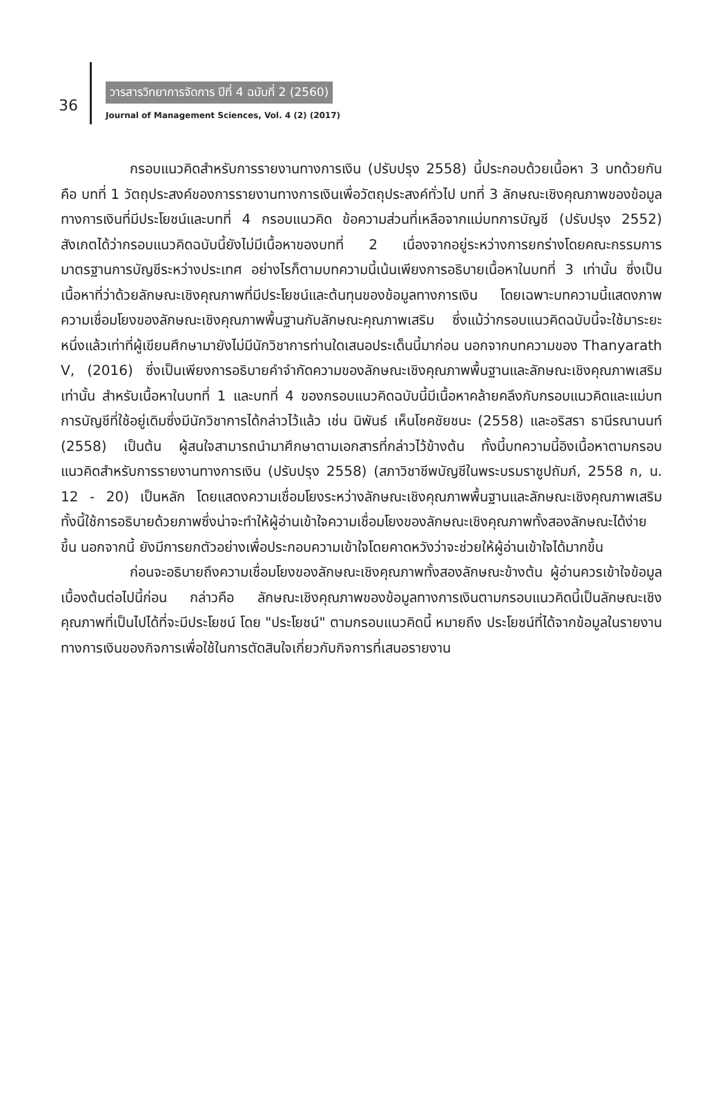36
วารสารวิทยาการจัดการ ปีที่ 4 ฉบับที่ 2 (2560)
Journal of Management Sciences, Vol. 4 (2) (2017)
กรอบแนวคิดสำหรับการรายงานทางการเงิน (ปรับปรุง 2558) นี้ประกอบด้วยเนื้อหา 3 บทด้วยกัน คือ บทที่ 1 วัตถุประสงค์ของการรายงานทางการเงินเพื่อวัตถุประสงค์ทั่วไป บทที่ 3 ลักษณะเชิงคุณภาพของข้อมูลทางการเงินที่มีประโยชน์และบทที่ 4 กรอบแนวคิด ข้อความส่วนที่เหลือจากแม่บทการบัญชี (ปรับปรุง 2552) สังเกตได้ว่ากรอบแนวคิดฉบับนี้ยังไม่มีเนื้อหาของบทที่ 2 เนื่องจากอยู่ระหว่างการยกร่างโดยคณะกรรมการมาตรฐานการบัญชีระหว่างประเทศ อย่างไรก็ตามบทความนี้เน้นเพียงการอธิบายเนื้อหาในบทที่ 3 เท่านั้น ซึ่งเป็นเนื้อหาที่ว่าด้วยลักษณะเชิงคุณภาพที่มีประโยชน์และต้นทุนของข้อมูลทางการเงิน โดยเฉพาะบทความนี้แสดงภาพความเชื่อมโยงของลักษณะเชิงคุณภาพพื้นฐานกับลักษณะคุณภาพเสริม ซึ่งแม้ว่ากรอบแนวคิดฉบับนี้จะใช้มาระยะหนึ่งแล้วเท่าที่ผู้เขียนศึกษามายังไม่มีนักวิชาการท่านใดเสนอประเด็นนี้มาก่อน นอกจากบทความของ Thanyarath V, (2016) ซึ่งเป็นเพียงการอธิบายคำจำกัดความของลักษณะเชิงคุณภาพพื้นฐานและลักษณะเชิงคุณภาพเสริมเท่านั้น สำหรับเนื้อหาในบทที่ 1 และบทที่ 4 ของกรอบแนวคิดฉบับนี้มีเนื้อหาคล้ายคลึงกับกรอบแนวคิดและแม่บทการบัญชีที่ใช้อยู่เดิมซึ่งมีนักวิชาการได้กล่าวไว้แล้ว เช่น นิพันธ์ เห็นโชคชัยชนะ (2558) และอริสรา ธานีรณานนท์ (2558) เป็นต้น ผู้สนใจสามารถนำมาศึกษาตามเอกสารที่กล่าวไว้ข้างต้น ทั้งนี้บทความนี้อิงเนื้อหาตามกรอบแนวคิดสำหรับการรายงานทางการเงิน (ปรับปรุง 2558) (สภาวิชาชีพบัญชีในพระบรมราชูปถัมภ์, 2558 ก, น. 12 - 20) เป็นหลัก โดยแสดงความเชื่อมโยงระหว่างลักษณะเชิงคุณภาพพื้นฐานและลักษณะเชิงคุณภาพเสริม ทั้งนี้ใช้การอธิบายด้วยภาพซึ่งน่าจะทำให้ผู้อ่านเข้าใจความเชื่อมโยงของลักษณะเชิงคุณภาพทั้งสองลักษณะได้ง่ายขึ้น นอกจากนี้ ยังมีการยกตัวอย่างเพื่อประกอบความเข้าใจโดยคาดหวังว่าจะช่วยให้ผู้อ่านเข้าใจได้มากขึ้น
ก่อนจะอธิบายถึงความเชื่อมโยงของลักษณะเชิงคุณภาพทั้งสองลักษณะข้างต้น ผู้อ่านควรเข้าใจข้อมูลเบื้องต้นต่อไปนี้ก่อน กล่าวคือ ลักษณะเชิงคุณภาพของข้อมูลทางการเงินตามกรอบแนวคิดนี้เป็นลักษณะเชิงคุณภาพที่เป็นไปได้ที่จะมีประโยชน์ โดย "ประโยชน์" ตามกรอบแนวคิดนี้ หมายถึง ประโยชน์ที่ได้จากข้อมูลในรายงานทางการเงินของกิจการเพื่อใช้ในการตัดสินใจเกี่ยวกับกิจการที่เสนอรายงาน